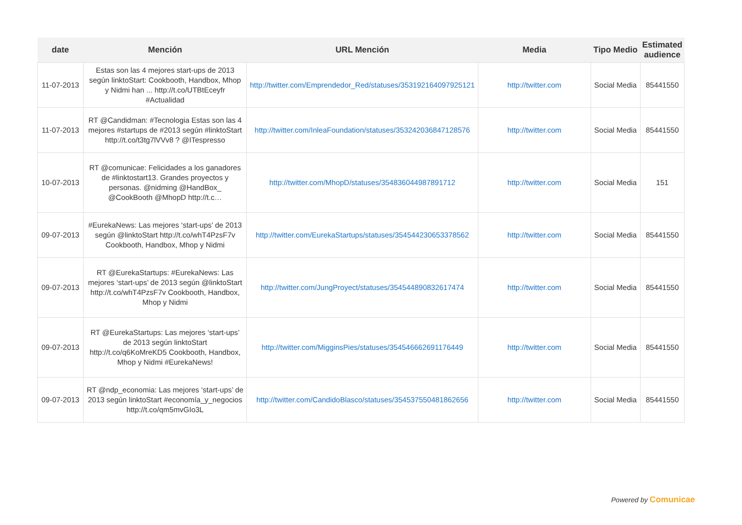| date | Mención | URL Mención | Media | Tipo Medio | Estimated audience |
| --- | --- | --- | --- | --- | --- |
| 11-07-2013 | Estas son las 4 mejores start-ups de 2013 según linktoStart: Cookbooth, Handbox, Mhop y Nidmi han ... http://t.co/UTBtEceyfr #Actualidad | http://twitter.com/Emprendedor_Red/statuses/353192164097925121 | http://twitter.com | Social Media | 85441550 |
| 11-07-2013 | RT @Candidman: #Tecnologia Estas son las 4 mejores #startups de #2013 según #linktoStart http://t.co/t3tg7lVVv8 ? @ITespresso | http://twitter.com/InleaFoundation/statuses/353242036847128576 | http://twitter.com | Social Media | 85441550 |
| 10-07-2013 | RT @comunicae: Felicidades a los ganadores de #linktostart13. Grandes proyectos y personas. @nidming @HandBox_ @CookBooth @MhopD http://t.c… | http://twitter.com/MhopD/statuses/354836044987891712 | http://twitter.com | Social Media | 151 |
| 09-07-2013 | #EurekaNews: Las mejores ‘start-ups’ de 2013 según @linktoStart http://t.co/whT4PzsF7v Cookbooth, Handbox, Mhop y Nidmi | http://twitter.com/EurekaStartups/statuses/354544230653378562 | http://twitter.com | Social Media | 85441550 |
| 09-07-2013 | RT @EurekaStartups: #EurekaNews: Las mejores ‘start-ups’ de 2013 según @linktoStart http://t.co/whT4PzsF7v Cookbooth, Handbox, Mhop y Nidmi | http://twitter.com/JungProyect/statuses/354544890832617474 | http://twitter.com | Social Media | 85441550 |
| 09-07-2013 | RT @EurekaStartups: Las mejores ‘start-ups’ de 2013 según linktoStart http://t.co/q6KoMreKD5 Cookbooth, Handbox, Mhop y Nidmi #EurekaNews! | http://twitter.com/MigginsPies/statuses/354546662691176449 | http://twitter.com | Social Media | 85441550 |
| 09-07-2013 | RT @ndp_economia: Las mejores ‘start-ups’ de 2013 según linktoStart #economía_y_negocios http://t.co/qm5mvGIo3L | http://twitter.com/CandidoBlasco/statuses/354537550481862656 | http://twitter.com | Social Media | 85441550 |
Powered by Comunicae